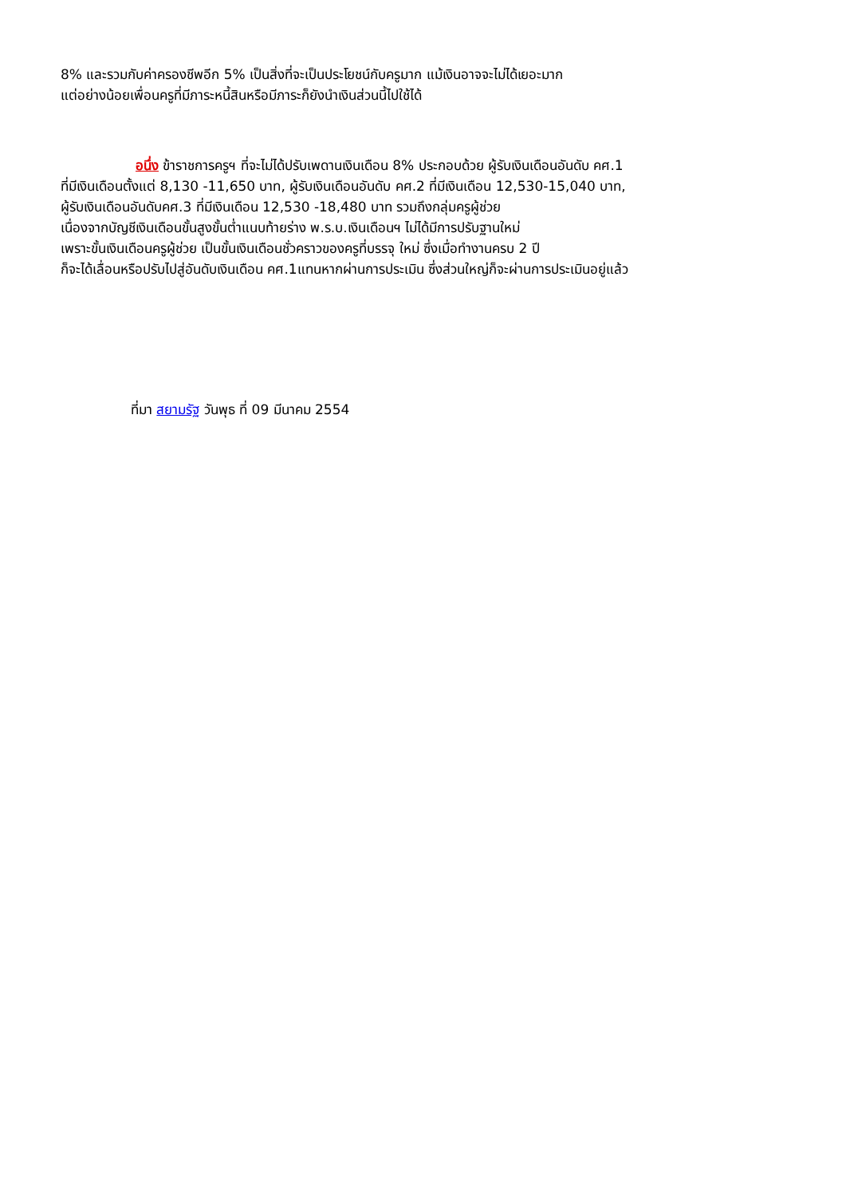8% และรวมกับค่าครองชีพอีก 5% เป็นสิ่งที่จะเป็นประโยชน์กับครูมาก แม้เงินอาจจะไม่ได้เยอะมาก
แต่อย่างน้อยเพื่อนครูที่มีภาระหนี้สินหรือมีภาระก็ยังนำเงินส่วนนี้ไปใช้ได้
อนึ่ง ข้าราชการครูฯ ที่จะไม่ได้ปรับเพดานเงินเดือน 8% ประกอบด้วย ผู้รับเงินเดือนอันดับ คศ.1
ที่มีเงินเดือนตั้งแต่ 8,130 -11,650 บาท, ผู้รับเงินเดือนอันดับ คศ.2 ที่มีเงินเดือน 12,530-15,040 บาท,
ผู้รับเงินเดือนอันดับคศ.3 ที่มีเงินเดือน 12,530 -18,480 บาท รวมถึงกลุ่มครูผู้ช่วย
เนื่องจากบัญชีเงินเดือนขั้นสูงขั้นต่ำแนบท้ายร่าง พ.ร.บ.เงินเดือนฯ ไม่ได้มีการปรับฐานใหม่
เพราะขั้นเงินเดือนครูผู้ช่วย เป็นขั้นเงินเดือนชั่วคราวของครูที่บรรจุ ใหม่ ซึ่งเมื่อทำงานครบ 2 ปี
ก็จะได้เลื่อนหรือปรับไปสู่อันดับเงินเดือน คศ.1แทนหากผ่านการประเมิน ซึ่งส่วนใหญ่ก็จะผ่านการประเมินอยู่แล้ว
ที่มา สยามรัฐ วันพุธ ที่ 09 มีนาคม 2554